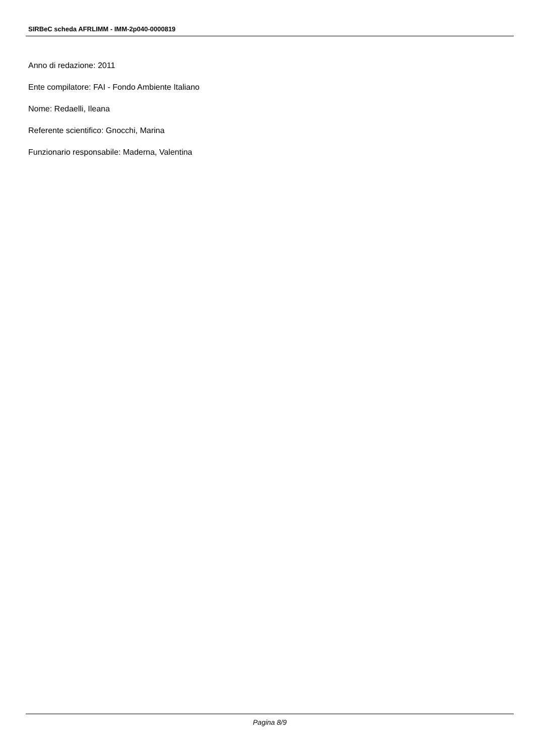SIRBeC scheda AFRLIMM - IMM-2p040-0000819
Anno di redazione: 2011
Ente compilatore: FAI - Fondo Ambiente Italiano
Nome: Redaelli, Ileana
Referente scientifico: Gnocchi, Marina
Funzionario responsabile: Maderna, Valentina
Pagina 8/9